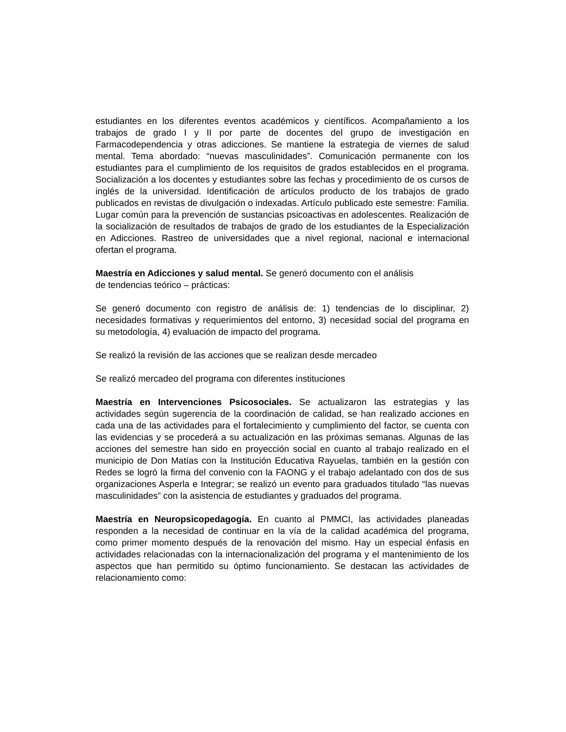estudiantes en los diferentes eventos académicos y científicos. Acompañamiento a los trabajos de grado I y II por parte de docentes del grupo de investigación en Farmacodependencia y otras adicciones. Se mantiene la estrategia de viernes de salud mental. Tema abordado: “nuevas masculinidades”. Comunicación permanente con los estudiantes para el cumplimiento de los requisitos de grados establecidos en el programa. Socialización a los docentes y estudiantes sobre las fechas y procedimiento de os cursos de inglés de la universidad. Identificación de artículos producto de los trabajos de grado publicados en revistas de divulgación o indexadas. Artículo publicado este semestre: Familia. Lugar común para la prevención de sustancias psicoactivas en adolescentes. Realización de la socialización de resultados de trabajos de grado de los estudiantes de la Especialización en Adicciones. Rastreo de universidades que a nivel regional, nacional e internacional ofertan el programa.
Maestría en Adicciones y salud mental. Se generó documento con el análisis
de tendencias teórico – prácticas:
Se generó documento con registro de análisis de: 1) tendencias de lo disciplinar, 2) necesidades formativas y requerimientos del entorno, 3) necesidad social del programa en su metodología, 4) evaluación de impacto del programa.
Se realizó la revisión de las acciones que se realizan desde mercadeo
Se realizó mercadeo del programa con diferentes instituciones
Maestría en Intervenciones Psicosociales. Se actualizaron las estrategias y las actividades según sugerencia de la coordinación de calidad, se han realizado acciones en cada una de las actividades para el fortalecimiento y cumplimiento del factor, se cuenta con las evidencias y se procederá a su actualización en las próximas semanas. Algunas de las acciones del semestre han sido en proyección social en cuanto al trabajo realizado en el municipio de Don Matías con la Institución Educativa Rayuelas, también en la gestión con Redes se logró la firma del convenio con la FAONG y el trabajo adelantado con dos de sus organizaciones Asperla e Integrar; se realizó un evento para graduados titulado “las nuevas masculinidades” con la asistencia de estudiantes y graduados del programa.
Maestría en Neuropsicopedagogía. En cuanto al PMMCI, las actividades planeadas responden a la necesidad de continuar en la vía de la calidad académica del programa, como primer momento después de la renovación del mismo. Hay un especial énfasis en actividades relacionadas con la internacionalización del programa y el mantenimiento de los aspectos que han permitido su óptimo funcionamiento. Se destacan las actividades de relacionamiento como: